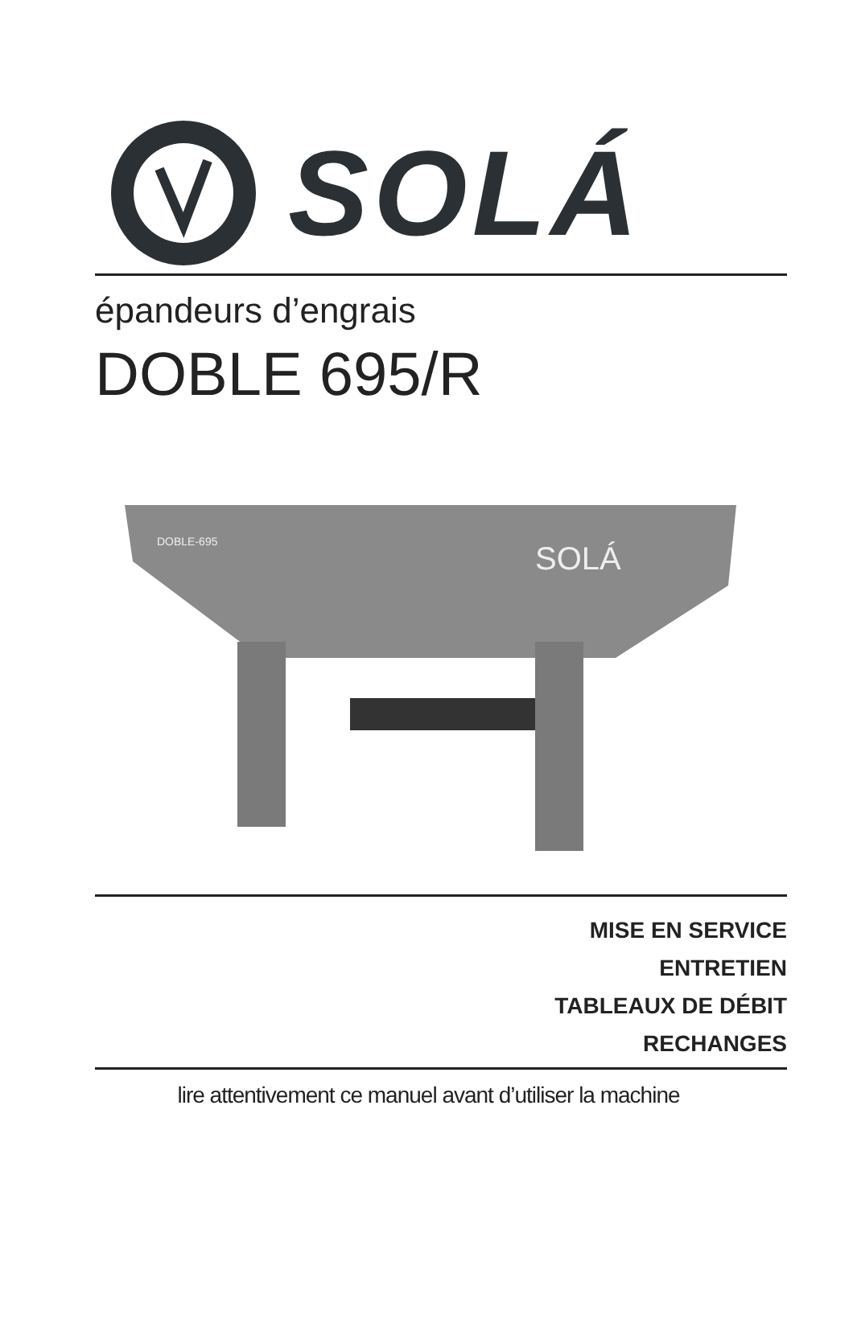SOLÁ
épandeurs d’engrais
DOBLE 695/R
SOLÁ
DOBLE-695
MISE EN SERVICE
ENTRETIEN
TABLEAUX DE DÉBIT
RECHANGES
lire attentivement ce manuel avant d’utiliser la machine